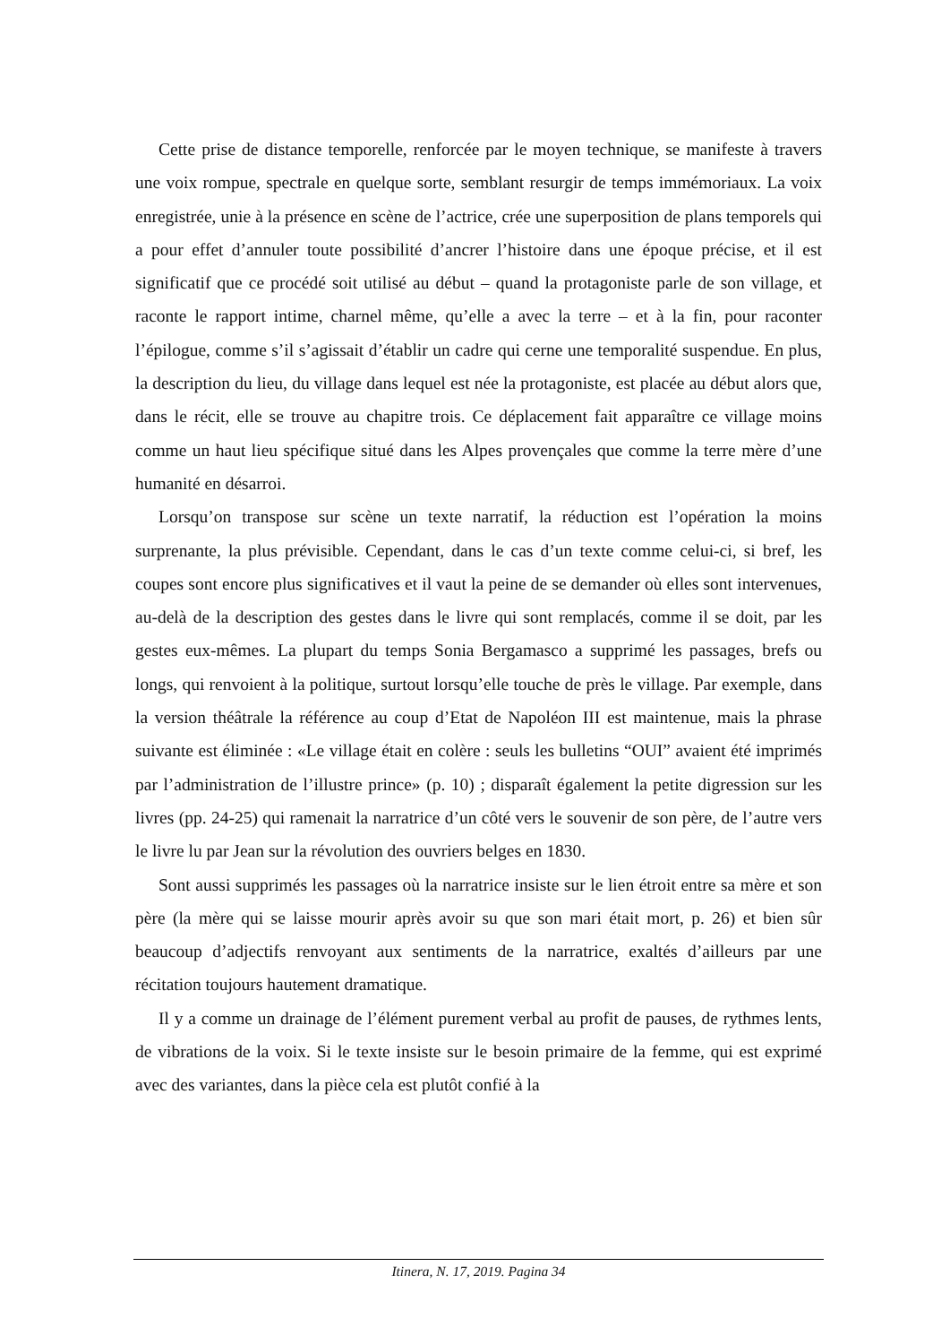Cette prise de distance temporelle, renforcée par le moyen technique, se manifeste à travers une voix rompue, spectrale en quelque sorte, semblant resurgir de temps immémoriaux. La voix enregistrée, unie à la présence en scène de l’actrice, crée une superposition de plans temporels qui a pour effet d’annuler toute possibilité d’ancrer l’histoire dans une époque précise, et il est significatif que ce procédé soit utilisé au début – quand la protagoniste parle de son village, et raconte le rapport intime, charnel même, qu’elle a avec la terre – et à la fin, pour raconter l’épilogue, comme s’il s’agissait d’établir un cadre qui cerne une temporalité suspendue. En plus, la description du lieu, du village dans lequel est née la protagoniste, est placée au début alors que, dans le récit, elle se trouve au chapitre trois. Ce déplacement fait apparaître ce village moins comme un haut lieu spécifique situé dans les Alpes provençales que comme la terre mère d’une humanité en désarroi.
Lorsqu’on transpose sur scène un texte narratif, la réduction est l’opération la moins surprenante, la plus prévisible. Cependant, dans le cas d’un texte comme celui-ci, si bref, les coupes sont encore plus significatives et il vaut la peine de se demander où elles sont intervenues, au-delà de la description des gestes dans le livre qui sont remplacés, comme il se doit, par les gestes eux-mêmes. La plupart du temps Sonia Bergamasco a supprimé les passages, brefs ou longs, qui renvoient à la politique, surtout lorsqu’elle touche de près le village. Par exemple, dans la version théâtrale la référence au coup d’Etat de Napoléon III est maintenue, mais la phrase suivante est éliminée : «Le village était en colère : seuls les bulletins “OUI” avaient été imprimés par l’administration de l’illustre prince» (p. 10) ; disparaît également la petite digression sur les livres (pp. 24-25) qui ramenait la narratrice d’un côté vers le souvenir de son père, de l’autre vers le livre lu par Jean sur la révolution des ouvriers belges en 1830.
Sont aussi supprimés les passages où la narratrice insiste sur le lien étroit entre sa mère et son père (la mère qui se laisse mourir après avoir su que son mari était mort, p. 26) et bien sûr beaucoup d’adjectifs renvoyant aux sentiments de la narratrice, exaltés d’ailleurs par une récitation toujours hautement dramatique.
Il y a comme un drainage de l’élément purement verbal au profit de pauses, de rythmes lents, de vibrations de la voix. Si le texte insiste sur le besoin primaire de la femme, qui est exprimé avec des variantes, dans la pièce cela est plutôt confié à la
Itinera, N. 17, 2019. Pagina 34